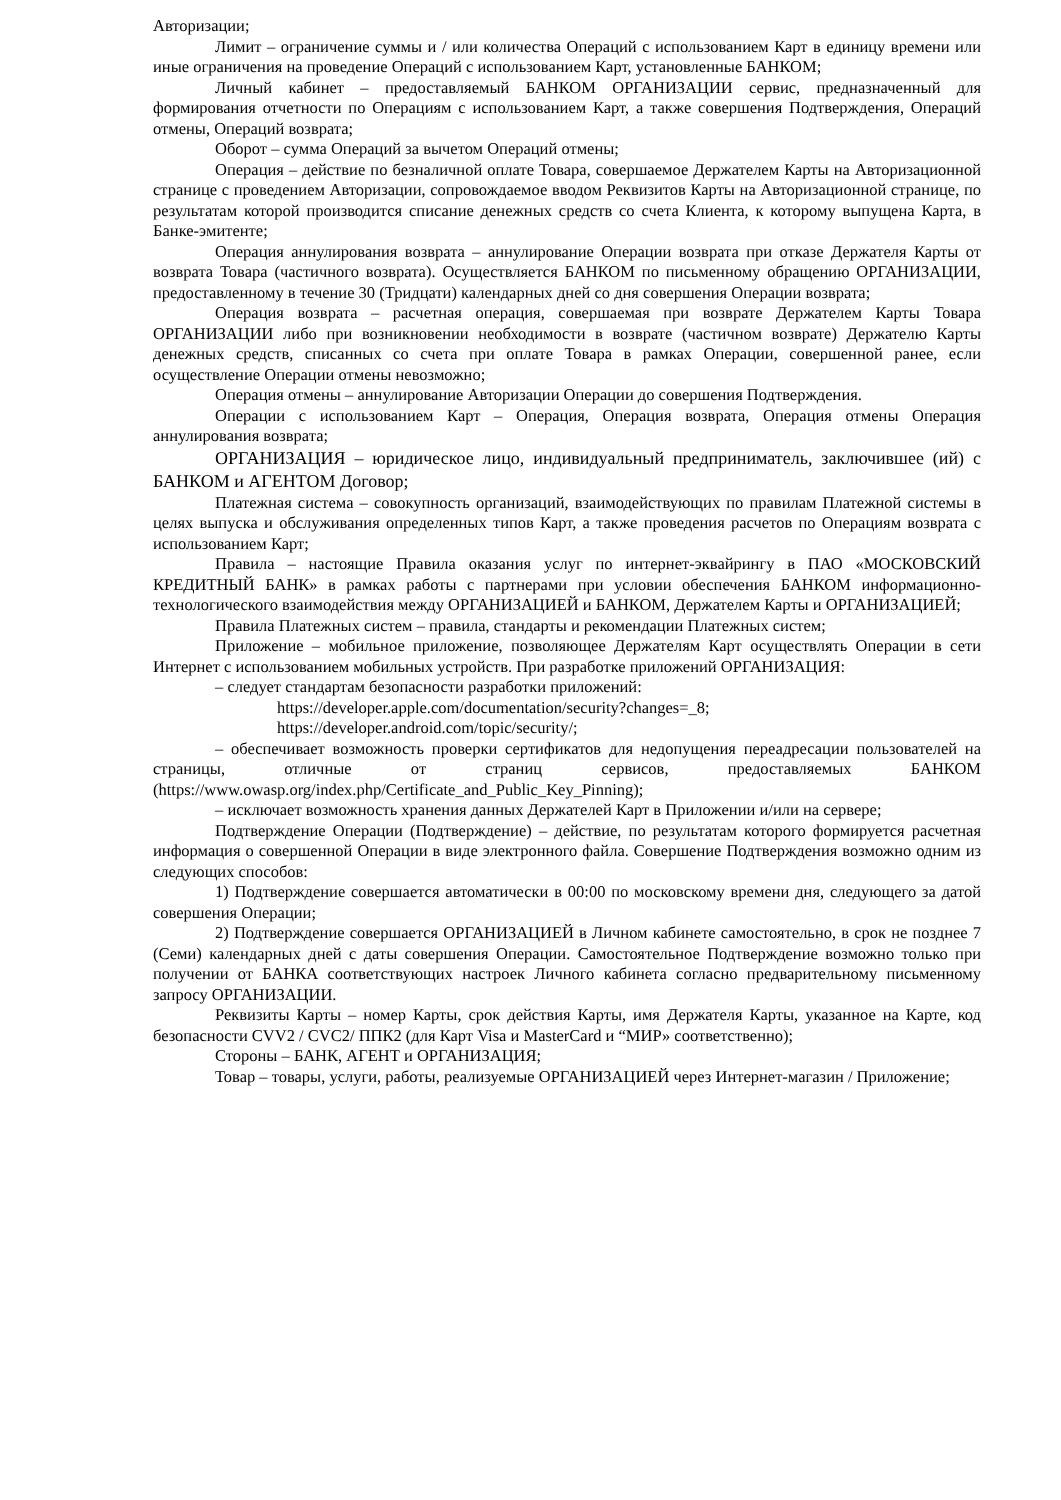Авторизации;
Лимит – ограничение суммы и / или количества Операций с использованием Карт в единицу времени или иные ограничения на проведение Операций с использованием Карт, установленные БАНКОМ;
Личный кабинет – предоставляемый БАНКОМ ОРГАНИЗАЦИИ сервис, предназначенный для формирования отчетности по Операциям с использованием Карт, а также совершения Подтверждения, Операций отмены, Операций возврата;
Оборот – сумма Операций за вычетом Операций отмены;
Операция – действие по безналичной оплате Товара, совершаемое Держателем Карты на Авторизационной странице с проведением Авторизации, сопровождаемое вводом Реквизитов Карты на Авторизационной странице, по результатам которой производится списание денежных средств со счета Клиента, к которому выпущена Карта, в Банке-эмитенте;
Операция аннулирования возврата – аннулирование Операции возврата при отказе Держателя Карты от возврата Товара (частичного возврата). Осуществляется БАНКОМ по письменному обращению ОРГАНИЗАЦИИ, предоставленному в течение 30 (Тридцати) календарных дней со дня совершения Операции возврата;
Операция возврата – расчетная операция, совершаемая при возврате Держателем Карты Товара ОРГАНИЗАЦИИ либо при возникновении необходимости в возврате (частичном возврате) Держателю Карты денежных средств, списанных со счета при оплате Товара в рамках Операции, совершенной ранее, если осуществление Операции отмены невозможно;
Операция отмены – аннулирование Авторизации Операции до совершения Подтверждения.
Операции с использованием Карт – Операция, Операция возврата, Операция отмены Операция аннулирования возврата;
ОРГАНИЗАЦИЯ – юридическое лицо, индивидуальный предприниматель, заключившее (ий) с БАНКОМ и АГЕНТОМ Договор;
Платежная система – совокупность организаций, взаимодействующих по правилам Платежной системы в целях выпуска и обслуживания определенных типов Карт, а также проведения расчетов по Операциям возврата с использованием Карт;
Правила – настоящие Правила оказания услуг по интернет-эквайрингу в ПАО «МОСКОВСКИЙ КРЕДИТНЫЙ БАНК» в рамках работы с партнерами при условии обеспечения БАНКОМ информационно-технологического взаимодействия между ОРГАНИЗАЦИЕЙ и БАНКОМ, Держателем Карты и ОРГАНИЗАЦИЕЙ;
Правила Платежных систем – правила, стандарты и рекомендации Платежных систем;
Приложение – мобильное приложение, позволяющее Держателям Карт осуществлять Операции в сети Интернет с использованием мобильных устройств. При разработке приложений ОРГАНИЗАЦИЯ:
– следует стандартам безопасности разработки приложений:
https://developer.apple.com/documentation/security?changes=_8;
https://developer.android.com/topic/security/;
– обеспечивает возможность проверки сертификатов для недопущения переадресации пользователей на страницы, отличные от страниц сервисов, предоставляемых БАНКОМ (https://www.owasp.org/index.php/Certificate_and_Public_Key_Pinning);
– исключает возможность хранения данных Держателей Карт в Приложении и/или на сервере;
Подтверждение Операции (Подтверждение) – действие, по результатам которого формируется расчетная информация о совершенной Операции в виде электронного файла. Совершение Подтверждения возможно одним из следующих способов:
1) Подтверждение совершается автоматически в 00:00 по московскому времени дня, следующего за датой совершения Операции;
2) Подтверждение совершается ОРГАНИЗАЦИЕЙ в Личном кабинете самостоятельно, в срок не позднее 7 (Семи) календарных дней с даты совершения Операции. Самостоятельное Подтверждение возможно только при получении от БАНКА соответствующих настроек Личного кабинета согласно предварительному письменному запросу ОРГАНИЗАЦИИ.
Реквизиты Карты – номер Карты, срок действия Карты, имя Держателя Карты, указанное на Карте, код безопасности CVV2 / CVC2/ ППК2 (для Карт Visa и MasterCard и “МИР» соответственно);
Стороны – БАНК, АГЕНТ и ОРГАНИЗАЦИЯ;
Товар – товары, услуги, работы, реализуемые ОРГАНИЗАЦИЕЙ через Интернет-магазин / Приложение;